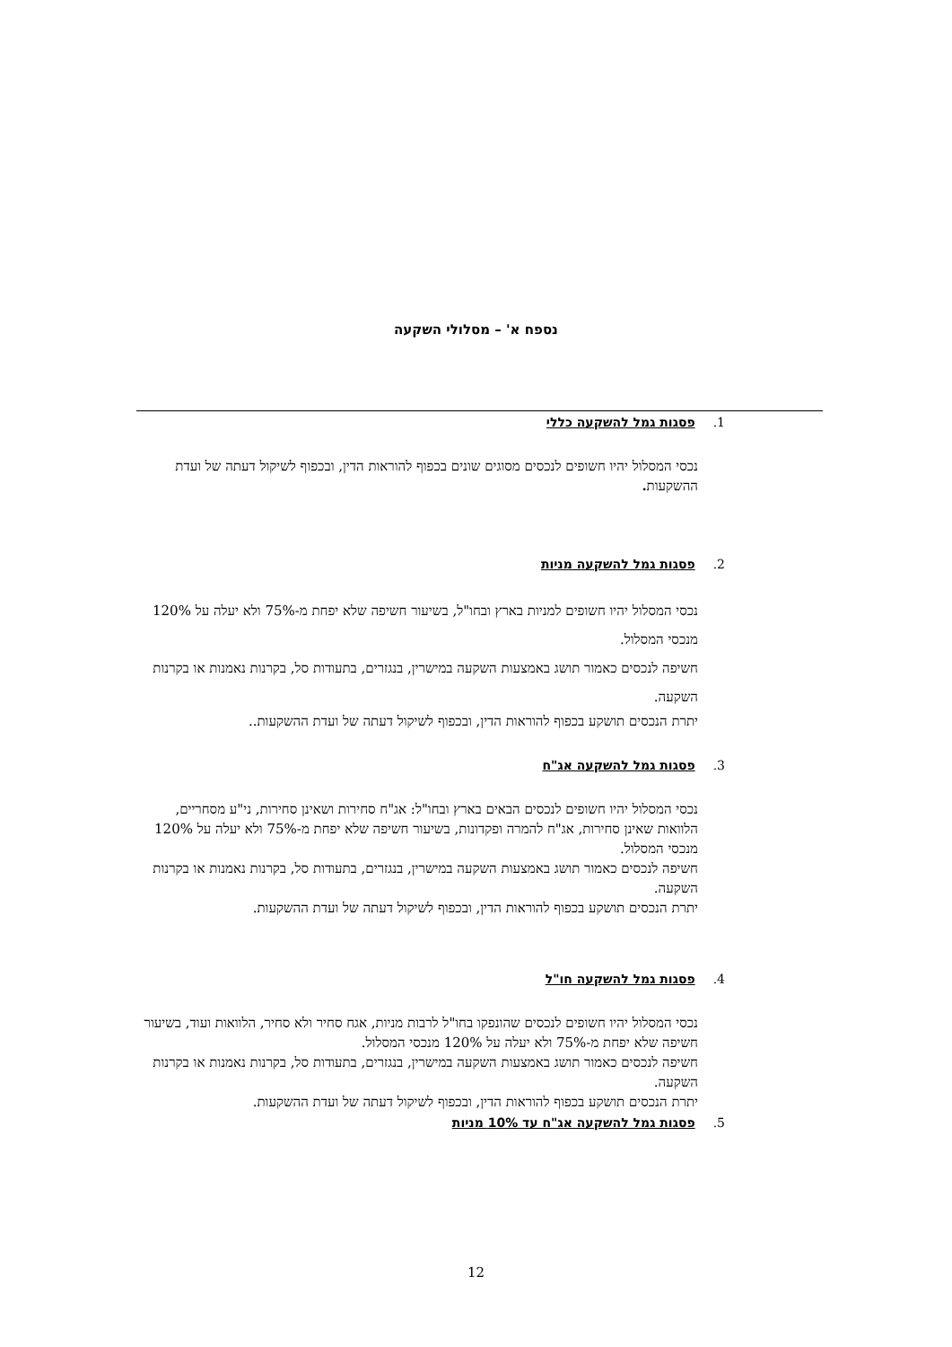נספח א' – מסלולי השקעה
1. פסגות גמל להשקעה כללי
נכסי המסלול יהיו חשופים לנכסים מסוגים שונים בכפוף להוראות הדין, ובכפוף לשיקול דעתה של ועדת ההשקעות.
2. פסגות גמל להשקעה מניות
נכסי המסלול יהיו חשופים למניות בארץ ובחו"ל, בשיעור חשיפה שלא יפחת מ-75% ולא יעלה על 120% מנכסי המסלול.
חשיפה לנכסים כאמור תושג באמצעות השקעה במישרין, בנגזרים, בתעודות סל, בקרנות נאמנות או בקרנות השקעה.
יתרת הנכסים תושקע בכפוף להוראות הדין, ובכפוף לשיקול דעתה של ועדת ההשקעות..
3. פסגות גמל להשקעה אג"ח
נכסי המסלול יהיו חשופים לנכסים הבאים בארץ ובחו"ל: אג"ח סחירות ושאינן סחירות, ני"ע מסחריים, הלוואות שאינן סחירות, אג"ח להמרה ופקדונות, בשיעור חשיפה שלא יפחת מ-75% ולא יעלה על 120% מנכסי המסלול.
חשיפה לנכסים כאמור תושג באמצעות השקעה במישרין, בנגזרים, בתעודות סל, בקרנות נאמנות או בקרנות השקעה.
יתרת הנכסים תושקע בכפוף להוראות הדין, ובכפוף לשיקול דעתה של ועדת ההשקעות.
4. פסגות גמל להשקעה חו"ל
נכסי המסלול יהיו חשופים לנכסים שהונפקו בחו"ל לרבות מניות, אגח סחיר ולא סחיר, הלוואות ועוד, בשיעור חשיפה שלא יפחת מ-75% ולא יעלה על 120% מנכסי המסלול.
חשיפה לנכסים כאמור תושג באמצעות השקעה במישרין, בנגזרים, בתעודות סל, בקרנות נאמנות או בקרנות השקעה.
יתרת הנכסים תושקע בכפוף להוראות הדין, ובכפוף לשיקול דעתה של ועדת ההשקעות.
5. פסגות גמל להשקעה אג"ח עד 10% מניות
12